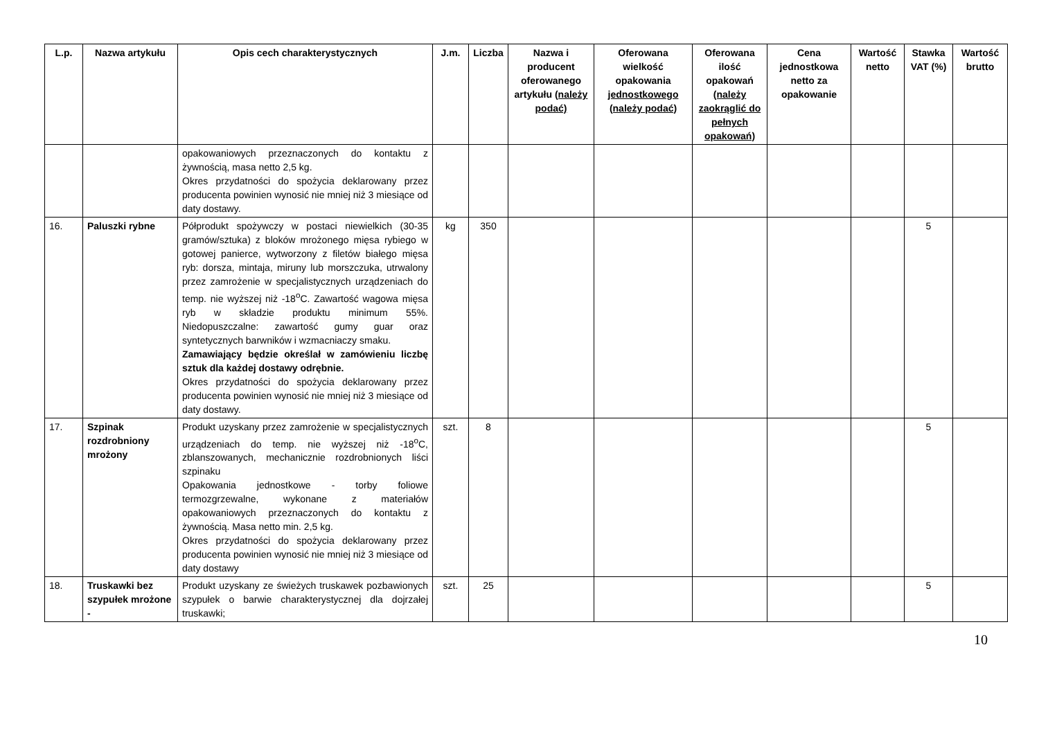| L.p. | Nazwa artykułu | Opis cech charakterystycznych | J.m. | Liczba | Nazwa i producent oferowanego artykułu (należy podać) | Oferowana wielkość opakowania jednostkowego (należy podać) | Oferowana ilość opakowań (należy zaokrąglić do pełnych opakowań) | Cena jednostkowa netto za opakowanie | Wartość netto | Stawka VAT (%) | Wartość brutto |
| --- | --- | --- | --- | --- | --- | --- | --- | --- | --- | --- | --- |
| | | opakowaniowych przeznaczonych do kontaktu z żywnością, masa netto 2,5 kg. Okres przydatności do spożycia deklarowany przez producenta powinien wynosić nie mniej niż 3 miesiące od daty dostawy. | | | | | | | | | |
| 16. | Paluszki rybne | Półprodukt spożywczy w postaci niewielkich (30-35 gramów/sztuka) z bloków mrożonego mięsa rybiego w gotowej panierce, wytworzony z filetów białego mięsa ryb: dorsza, mintaja, miruny lub morszczuka, utrwalony przez zamrożenie w specjalistycznych urządzeniach do temp. nie wyższej niż -18<sup>o</sup>C. Zawartość wagowa mięsa ryb w składzie produktu minimum 55%. Niedopuszczalne: zawartość gumy guar oraz syntetycznych barwników i wzmacniaczy smaku. Zamawiający będzie określał w zamówieniu liczbę sztuk dla każdej dostawy odrębnie. Okres przydatności do spożycia deklarowany przez producenta powinien wynosić nie mniej niż 3 miesiące od daty dostawy. | kg | 350 | | | | | | 5 | |
| 17. | Szpinak rozdrobniony mrożony | Produkt uzyskany przez zamrożenie w specjalistycznych urządzeniach do temp. nie wyższej niż -18<sup>o</sup>C, zblanszowanych, mechanicznie rozdrobnionych liści szpinaku Opakowania jednostkowe - torby foliowe termozgrzewalne, wykonane z materiałów opakowaniowych przeznaczonych do kontaktu z żywnością. Masa netto min. 2,5 kg. Okres przydatności do spożycia deklarowany przez producenta powinien wynosić nie mniej niż 3 miesiące od daty dostawy | szt. | 8 | | | | | | 5 | |
| 18. | Truskawki bez szypułek mrożone - | Produkt uzyskany ze świeżych truskawek pozbawionych szypułek o barwie charakterystycznej dla dojrzałej truskawki; | szt. | 25 | | | | | | 5 | |
10